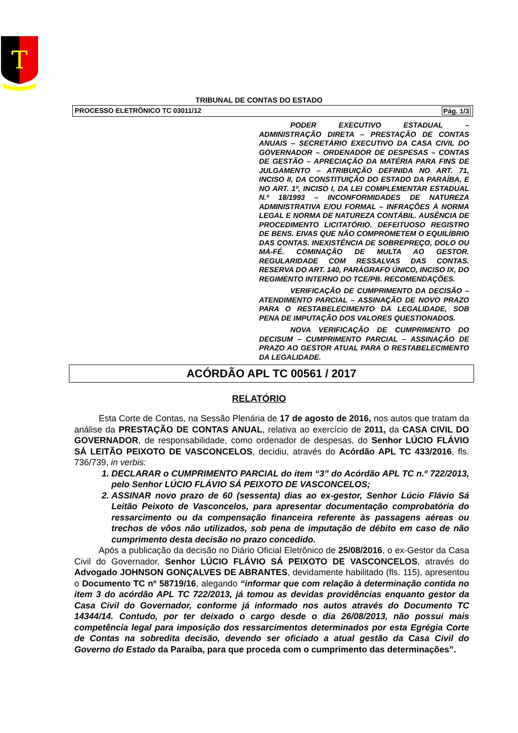T
TRIBUNAL DE CONTAS DO ESTADO
PROCESSO ELETRÔNICO TC 03011/12 Pág. 1/3
PODER EXECUTIVO ESTADUAL – ADMINISTRAÇÃO DIRETA – PRESTAÇÃO DE CONTAS ANUAIS – SECRETÁRIO EXECUTIVO DA CASA CIVIL DO GOVERNADOR – ORDENADOR DE DESPESAS – CONTAS DE GESTÃO – APRECIAÇÃO DA MATÉRIA PARA FINS DE JULGAMENTO – ATRIBUIÇÃO DEFINIDA NO ART. 71, INCISO II, DA CONSTITUIÇÃO DO ESTADO DA PARAÍBA, E NO ART. 1º, INCISO I, DA LEI COMPLEMENTAR ESTADUAL N.º 18/1993 – INCONFORMIDADES DE NATUREZA ADMINISTRATIVA E/OU FORMAL – INFRAÇÕES À NORMA LEGAL E NORMA DE NATUREZA CONTÁBIL. AUSÊNCIA DE PROCEDIMENTO LICITATÓRIO. DEFEITUOSO REGISTRO DE BENS. EIVAS QUE NÃO COMPROMETEM O EQUILÍBRIO DAS CONTAS. INEXISTÊNCIA DE SOBREPREÇO, DOLO OU MÁ-FÉ. COMINAÇÃO DE MULTA AO GESTOR. REGULARIDADE COM RESSALVAS DAS CONTAS. RESERVA DO ART. 140, PARÁGRAFO ÚNICO, INCISO IX, DO REGIMENTO INTERNO DO TCE/PB. RECOMENDAÇÕES.
VERIFICAÇÃO DE CUMPRIMENTO DA DECISÃO – ATENDIMENTO PARCIAL – ASSINAÇÃO DE NOVO PRAZO PARA O RESTABELECIMENTO DA LEGALIDADE, SOB PENA DE IMPUTAÇÃO DOS VALORES QUESTIONADOS.
NOVA VERIFICAÇÃO DE CUMPRIMENTO DO DECISUM – CUMPRIMENTO PARCIAL – ASSINAÇÃO DE PRAZO AO GESTOR ATUAL PARA O RESTABELECIMENTO DA LEGALIDADE.
ACÓRDÃO APL TC 00561 / 2017
RELATÓRIO
Esta Corte de Contas, na Sessão Plenária de 17 de agosto de 2016, nos autos que tratam da análise da PRESTAÇÃO DE CONTAS ANUAL, relativa ao exercício de 2011, da CASA CIVIL DO GOVERNADOR, de responsabilidade, como ordenador de despesas, do Senhor LÚCIO FLÁVIO SÁ LEITÃO PEIXOTO DE VASCONCELOS, decidiu, através do Acórdão APL TC 433/2016, fls. 736/739, in verbis:
1. DECLARAR o CUMPRIMENTO PARCIAL do item “3” do Acórdão APL TC n.º 722/2013, pelo Senhor LÚCIO FLÁVIO SÁ PEIXOTO DE VASCONCELOS;
2. ASSINAR novo prazo de 60 (sessenta) dias ao ex-gestor, Senhor Lúcio Flávio Sá Leitão Peixoto de Vasconcelos, para apresentar documentação comprobatória do ressarcimento ou da compensação financeira referente às passagens aéreas ou trechos de vôos não utilizados, sob pena de imputação de débito em caso de não cumprimento desta decisão no prazo concedido.
Após a publicação da decisão no Diário Oficial Eletrônico de 25/08/2016, o ex-Gestor da Casa Civil do Governador, Senhor LÚCIO FLÁVIO SÁ PEIXOTO DE VASCONCELOS, através do Advogado JOHNSON GONÇALVES DE ABRANTES, devidamente habilitado (fls. 115), apresentou o Documento TC nº 58719/16, alegando “informar que com relação à determinação contida no item 3 do acórdão APL TC 722/2013, já tomou as devidas providências enquanto gestor da Casa Civil do Governador, conforme já informado nos autos através do Documento TC 14344/14. Contudo, por ter deixado o cargo desde o dia 26/08/2013, não possui mais competência legal para imposição dos ressarcimentos determinados por esta Egrégia Corte de Contas na sobredita decisão, devendo ser oficiado a atual gestão da Casa Civil do Governo do Estado da Paraíba, para que proceda com o cumprimento das determinações”.